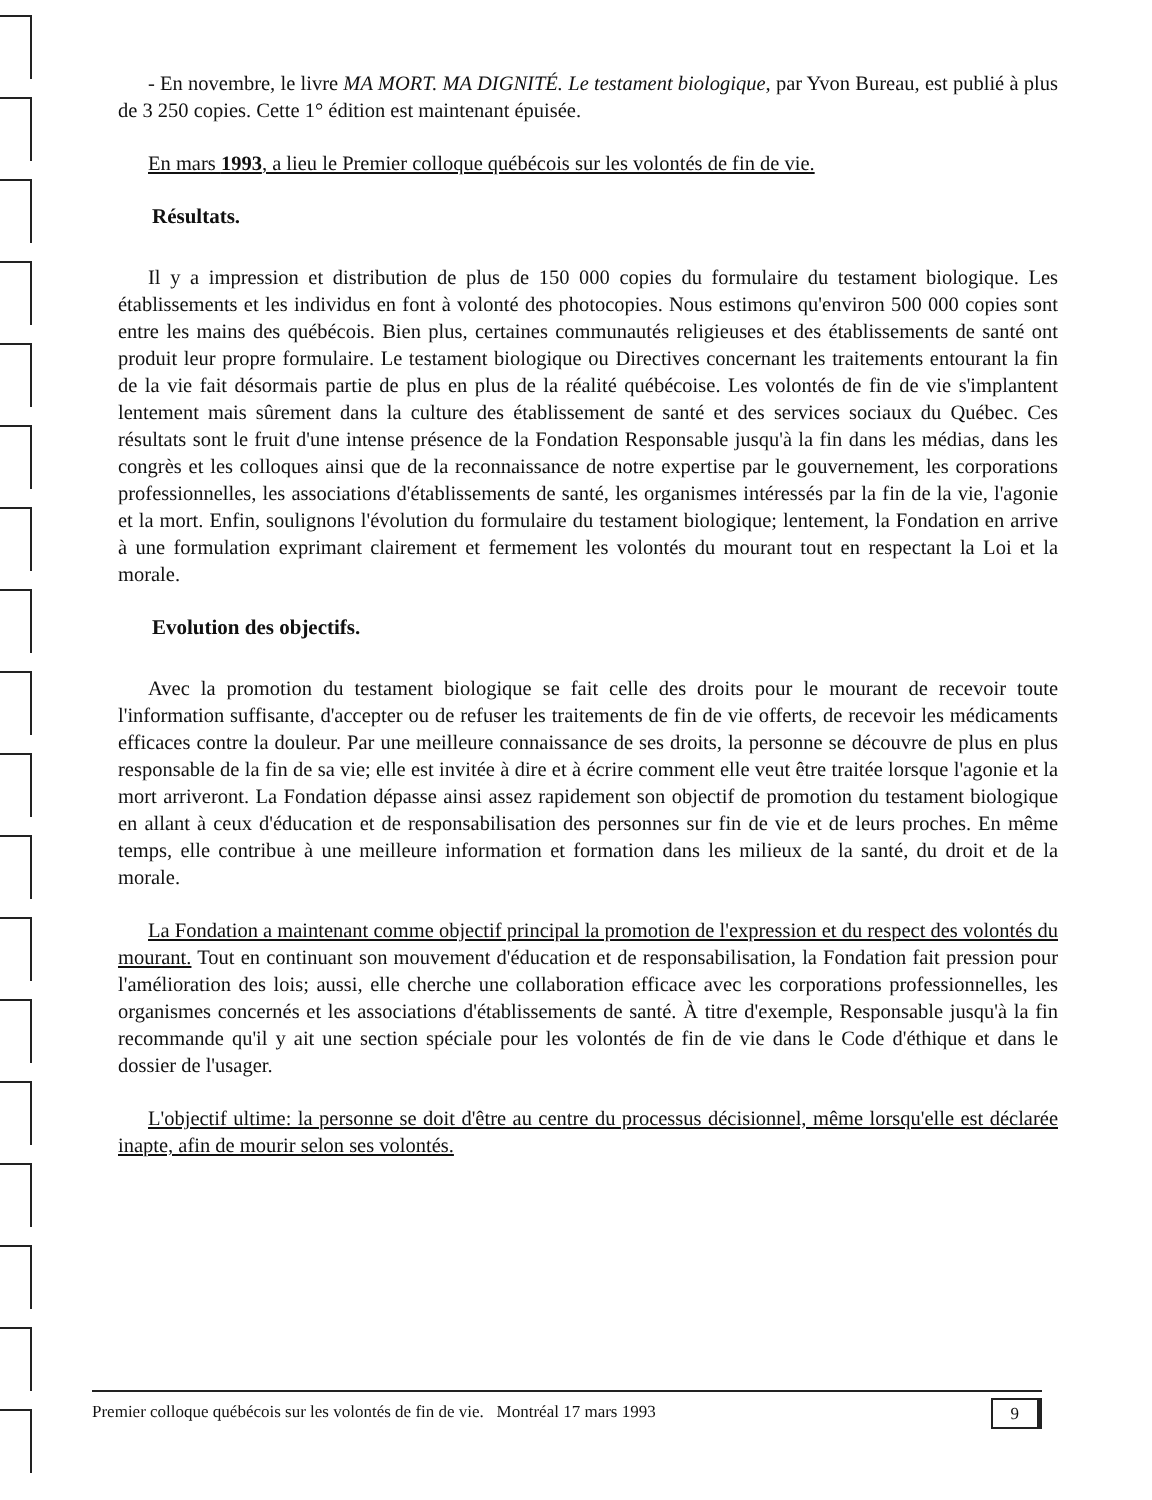- En novembre, le livre MA MORT. MA DIGNITÉ. Le testament biologique, par Yvon Bureau, est publié à plus de 3 250 copies. Cette 1° édition est maintenant épuisée.
En mars 1993, a lieu le Premier colloque québécois sur les volontés de fin de vie.
Résultats.
Il y a impression et distribution de plus de 150 000 copies du formulaire du testament biologique. Les établissements et les individus en font à volonté des photocopies. Nous estimons qu'environ 500 000 copies sont entre les mains des québécois. Bien plus, certaines communautés religieuses et des établissements de santé ont produit leur propre formulaire. Le testament biologique ou Directives concernant les traitements entourant la fin de la vie fait désormais partie de plus en plus de la réalité québécoise. Les volontés de fin de vie s'implantent lentement mais sûrement dans la culture des établissement de santé et des services sociaux du Québec. Ces résultats sont le fruit d'une intense présence de la Fondation Responsable jusqu'à la fin dans les médias, dans les congrès et les colloques ainsi que de la reconnaissance de notre expertise par le gouvernement, les corporations professionnelles, les associations d'établissements de santé, les organismes intéressés par la fin de la vie, l'agonie et la mort. Enfin, soulignons l'évolution du formulaire du testament biologique; lentement, la Fondation en arrive à une formulation exprimant clairement et fermement les volontés du mourant tout en respectant la Loi et la morale.
Evolution des objectifs.
Avec la promotion du testament biologique se fait celle des droits pour le mourant de recevoir toute l'information suffisante, d'accepter ou de refuser les traitements de fin de vie offerts, de recevoir les médicaments efficaces contre la douleur. Par une meilleure connaissance de ses droits, la personne se découvre de plus en plus responsable de la fin de sa vie; elle est invitée à dire et à écrire comment elle veut être traitée lorsque l'agonie et la mort arriveront. La Fondation dépasse ainsi assez rapidement son objectif de promotion du testament biologique en allant à ceux d'éducation et de responsabilisation des personnes sur fin de vie et de leurs proches. En même temps, elle contribue à une meilleure information et formation dans les milieux de la santé, du droit et de la morale.
La Fondation a maintenant comme objectif principal la promotion de l'expression et du respect des volontés du mourant. Tout en continuant son mouvement d'éducation et de responsabilisation, la Fondation fait pression pour l'amélioration des lois; aussi, elle cherche une collaboration efficace avec les corporations professionnelles, les organismes concernés et les associations d'établissements de santé. À titre d'exemple, Responsable jusqu'à la fin recommande qu'il y ait une section spéciale pour les volontés de fin de vie dans le Code d'éthique et dans le dossier de l'usager.
L'objectif ultime: la personne se doit d'être au centre du processus décisionnel, même lorsqu'elle est déclarée inapte, afin de mourir selon ses volontés.
Premier colloque québécois sur les volontés de fin de vie. Montréal 17 mars 1993 9